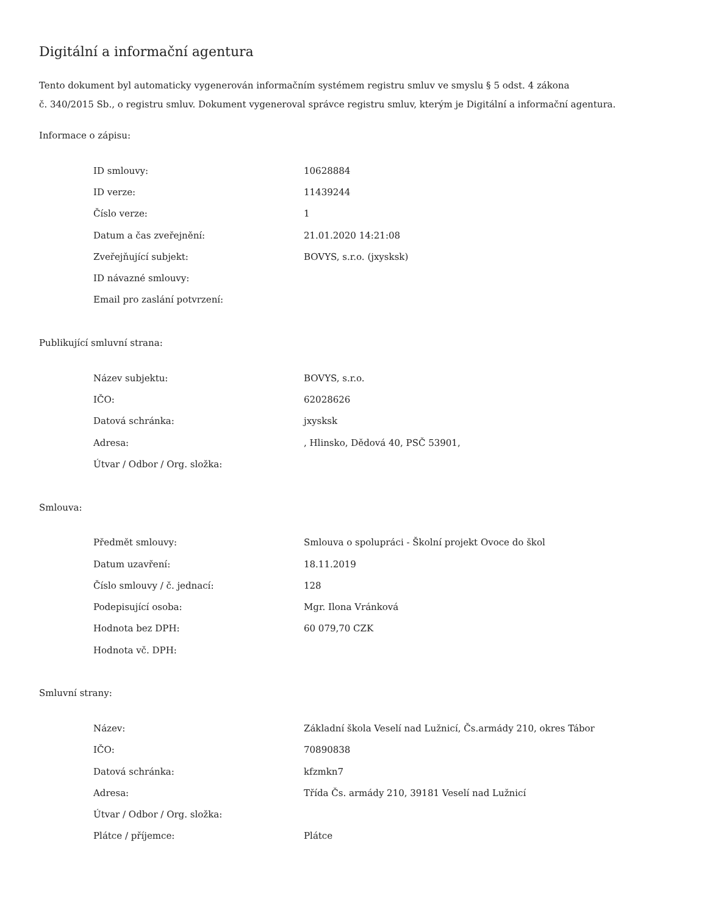Digitální a informační agentura
Tento dokument byl automaticky vygenerován informačním systémem registru smluv ve smyslu § 5 odst. 4 zákona
č. 340/2015 Sb., o registru smluv. Dokument vygeneroval správce registru smluv, kterým je Digitální a informační agentura.
Informace o zápisu:
| ID smlouvy: | 10628884 |
| ID verze: | 11439244 |
| Číslo verze: | 1 |
| Datum a čas zveřejnění: | 21.01.2020 14:21:08 |
| Zveřejňující subjekt: | BOVYS, s.r.o. (jxysksk) |
| ID návazné smlouvy: | |
| Email pro zaslání potvrzení: | |
Publikující smluvní strana:
| Název subjektu: | BOVYS, s.r.o. |
| IČO: | 62028626 |
| Datová schránka: | jxysksk |
| Adresa: | , Hlinsko, Dědová 40, PSČ 53901, |
| Útvar / Odbor / Org. složka: | |
Smlouva:
| Předmět smlouvy: | Smlouva o spolupráci - Školní projekt Ovoce do škol |
| Datum uzavření: | 18.11.2019 |
| Číslo smlouvy / č. jednací: | 128 |
| Podepisující osoba: | Mgr. Ilona Vránková |
| Hodnota bez DPH: | 60 079,70 CZK |
| Hodnota vč. DPH: | |
Smluvní strany:
| Název: | Základní škola Veselí nad Lužnicí, Čs.armády 210, okres Tábor |
| IČO: | 70890838 |
| Datová schránka: | kfzmkn7 |
| Adresa: | Třída Čs. armády 210, 39181 Veselí nad Lužnicí |
| Útvar / Odbor / Org. složka: | |
| Plátce / příjemce: | Plátce |